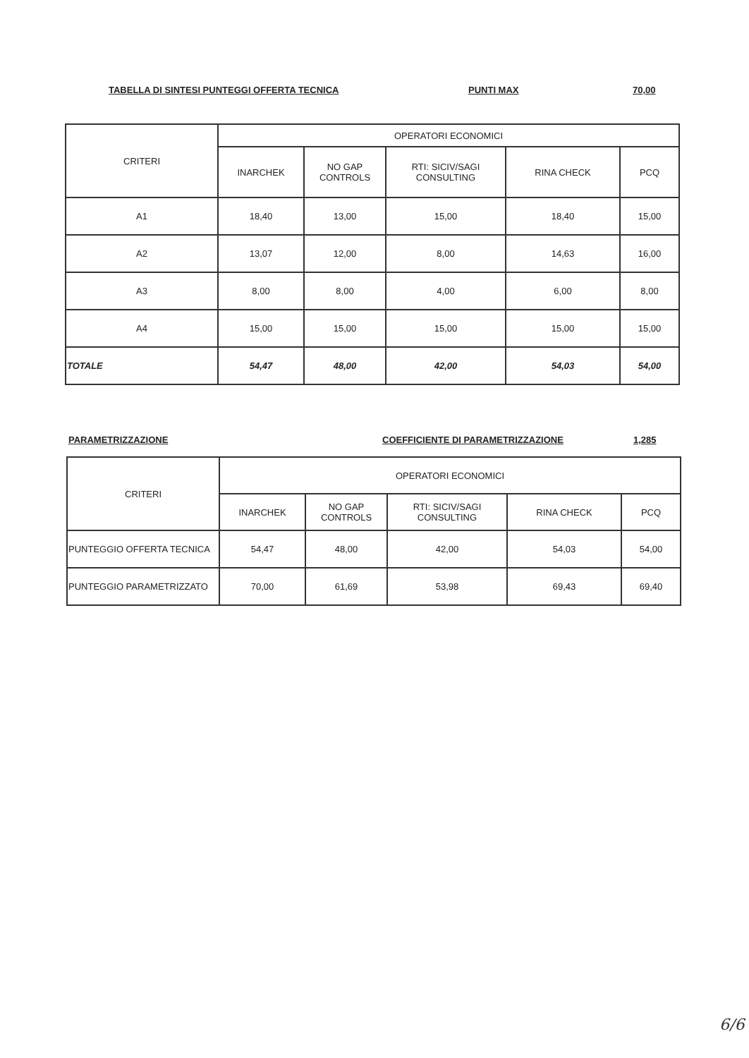TABELLA DI SINTESI PUNTEGGI OFFERTA TECNICA PUNTI MAX 70,00
| CRITERI | OPERATORI ECONOMICI | | | | |
| --- | --- | --- | --- | --- | --- |
| | INARCHEK | NO GAP CONTROLS | RTI: SICIV/SAGI CONSULTING | RINA CHECK | PCQ |
| A1 | 18,40 | 13,00 | 15,00 | 18,40 | 15,00 |
| A2 | 13,07 | 12,00 | 8,00 | 14,63 | 16,00 |
| A3 | 8,00 | 8,00 | 4,00 | 6,00 | 8,00 |
| A4 | 15,00 | 15,00 | 15,00 | 15,00 | 15,00 |
| TOTALE | 54,47 | 48,00 | 42,00 | 54,03 | 54,00 |
PARAMETRIZZAZIONE COEFFICIENTE DI PARAMETRIZZAZIONE 1,285
| CRITERI | OPERATORI ECONOMICI | | | | |
| --- | --- | --- | --- | --- | --- |
| | INARCHEK | NO GAP CONTROLS | RTI: SICIV/SAGI CONSULTING | RINA CHECK | PCQ |
| PUNTEGGIO OFFERTA TECNICA | 54,47 | 48,00 | 42,00 | 54,03 | 54,00 |
| PUNTEGGIO PARAMETRIZZATO | 70,00 | 61,69 | 53,98 | 69,43 | 69,40 |
6/6